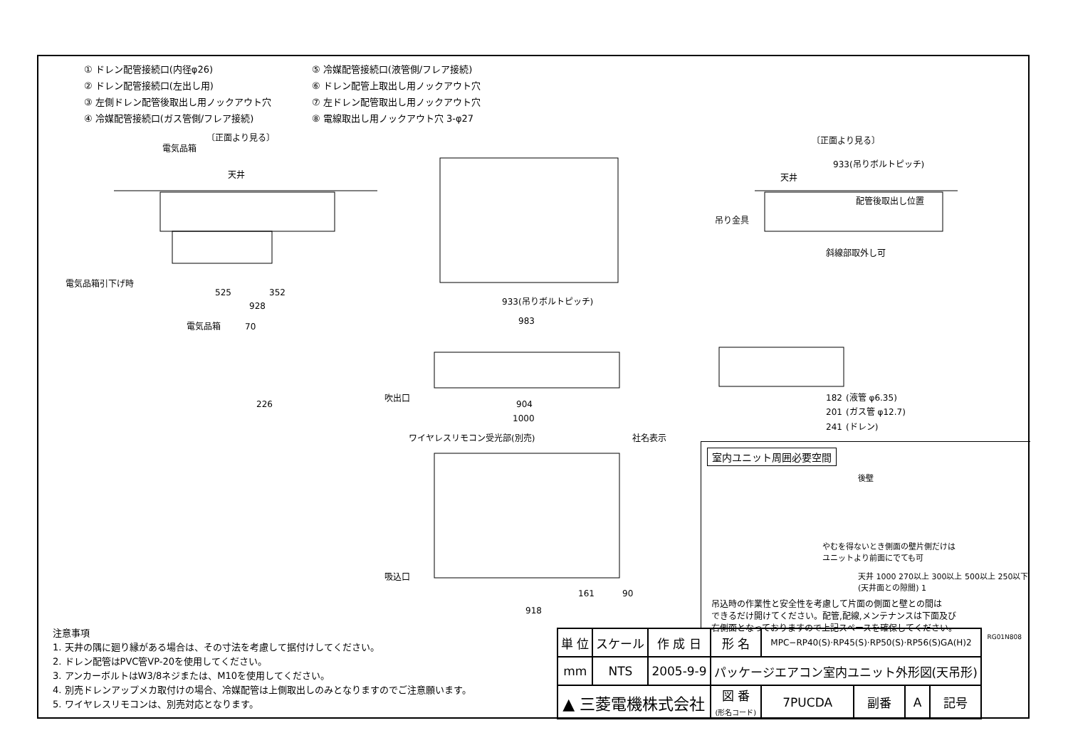① ドレン配管接続口(内径φ26)
⑤ 冷媒配管接続口(液管側/フレア接続)
② ドレン配管接続口(左出し用)
⑥ ドレン配管上取出し用ノックアウト穴
③ 左側ドレン配管後取出し用ノックアウト穴
⑦ 左ドレン配管取出し用ノックアウト穴
④ 冷媒配管接続口(ガス管側/フレア接続)
⑧ 電線取出し用ノックアウト穴 3-φ27
〔正面より見る〕
電気品箱
天井
電気品箱引下げ時
525
352
928
電気品箱
70
226
933(吊りボルトピッチ)
983
904
1000
吹出口
ワイヤレスリモコン受光部(別売)
社名表示
吸込口
918
161
90
〔正面より見る〕
933(吊りボルトピッチ)
天井
配管後取出し位置
吊り金具
斜線部取外し可
(液管 φ6.35)
(ガス管 φ12.7)
(ドレン)
182
201
241
室内ユニット周囲必要空間
後壁
やむを得ないとき側面の壁片側だけは
ユニットより前面にでても可
天井 1000 270以上 300以上 500以上 250以下 (天井面との隙間) 1
吊込時の作業性と安全性を考慮して片面の側面と壁との間は
できるだけ開けてください。配管,配線,メンテナンスは下面及び
右側面となっておりますので上記スペースを確保してください。
RG01N808
注意事項
1. 天井の隅に廻り縁がある場合は、その寸法を考慮して据付けしてください。
2. ドレン配管はPVC管VP-20を使用してください。
3. アンカーボルトはW3/8ネジまたは、M10を使用してください。
4. 別売ドレンアップメカ取付けの場合、冷媒配管は上側取出しのみとなりますのでご注意願います。
5. ワイヤレスリモコンは、別売対応となります。
| 単 位 | スケール | 作 成 日 | 形 名 | MPC−RP40(S)·RP45(S)·RP50(S)·RP56(S)GA(H)2 | | | |
| mm | NTS | 2005-9-9 | パッケージエアコン室内ユニット外形図(天吊形) | | | | |
| ▲ 三菱電機株式会社 | | | 図 番 (形名コード) | 7PUCDA | 副番 | A | 記号 |